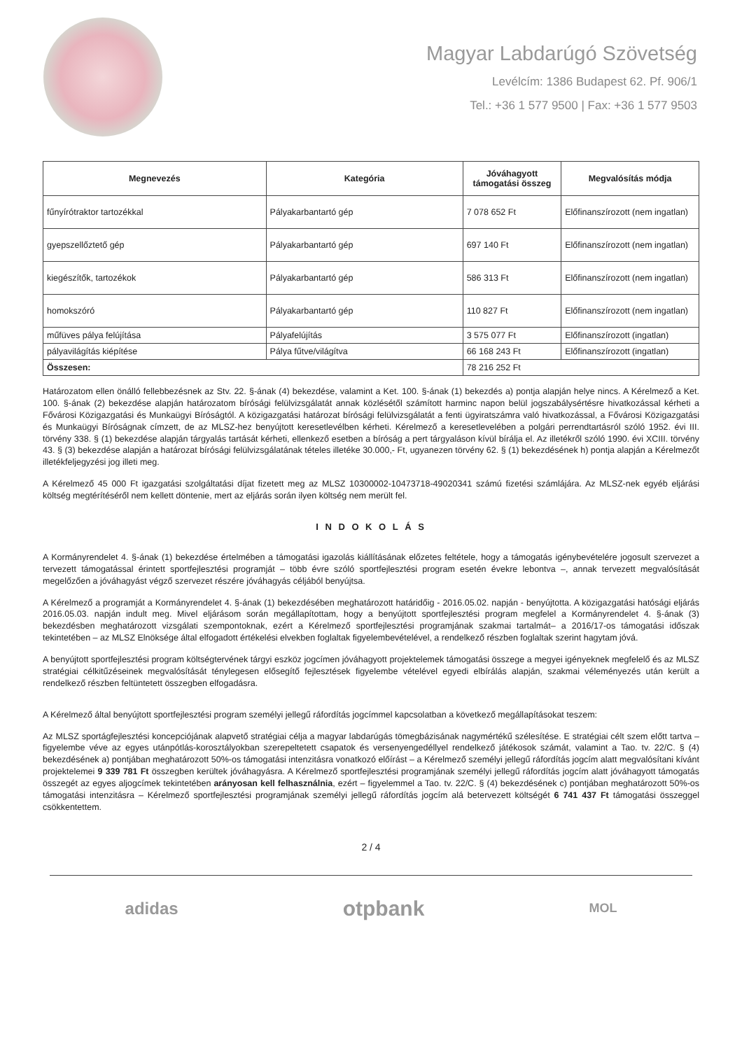Magyar Labdarúgó Szövetség
Levélcím: 1386 Budapest 62. Pf. 906/1
Tel.: +36 1 577 9500 | Fax: +36 1 577 9503
| Megnevezés | Kategória | Jóváhagyott támogatási összeg | Megvalósítás módja |
| --- | --- | --- | --- |
| fűnyírótraktor tartozékkal | Pályakarbantartó gép | 7 078 652 Ft | Előfinanszírozott (nem ingatlan) |
| gyepszellőztető gép | Pályakarbantartó gép | 697 140 Ft | Előfinanszírozott (nem ingatlan) |
| kiegészítők, tartozékok | Pályakarbantartó gép | 586 313 Ft | Előfinanszírozott (nem ingatlan) |
| homokszóró | Pályakarbantartó gép | 110 827 Ft | Előfinanszírozott (nem ingatlan) |
| műfüves pálya felújítása | Pályafelújítás | 3 575 077 Ft | Előfinanszírozott (ingatlan) |
| pályavilágítás kiépítése | Pálya fűtve/világítva | 66 168 243 Ft | Előfinanszírozott (ingatlan) |
| Összesen: | | 78 216 252 Ft | |
Határozatom ellen önálló fellebbezésnek az Stv. 22. §-ának (4) bekezdése, valamint a Ket. 100. §-ának (1) bekezdés a) pontja alapján helye nincs. A Kérelmező a Ket. 100. §-ának (2) bekezdése alapján határozatom bírósági felülvizsgálatát annak közlésétől számított harminc napon belül jogszabálysértésre hivatkozással kérheti a Fővárosi Közigazgatási és Munkaügyi Bíróságtól. A közigazgatási határozat bírósági felülvizsgálatát a fenti ügyiratszámra való hivatkozással, a Fővárosi Közigazgatási és Munkaügyi Bíróságnak címzett, de az MLSZ-hez benyújtott keresetlevélben kérheti. Kérelmező a keresetlevelében a polgári perrendtartásról szóló 1952. évi III. törvény 338. § (1) bekezdése alapján tárgyalás tartását kérheti, ellenkező esetben a bíróság a pert tárgyaláson kívül bírálja el. Az illetékről szóló 1990. évi XCIII. törvény 43. § (3) bekezdése alapján a határozat bírósági felülvizsgálatának tételes illetéke 30.000,- Ft, ugyanezen törvény 62. § (1) bekezdésének h) pontja alapján a Kérelmezőt illetékfeljegyzési jog illeti meg.
A Kérelmező 45 000 Ft igazgatási szolgáltatási díjat fizetett meg az MLSZ 10300002-10473718-49020341 számú fizetési számlájára. Az MLSZ-nek egyéb eljárási költség megtérítéséről nem kellett döntenie, mert az eljárás során ilyen költség nem merült fel.
I N D O K O L Á S
A Kormányrendelet 4. §-ának (1) bekezdése értelmében a támogatási igazolás kiállításának előzetes feltétele, hogy a támogatás igénybevételére jogosult szervezet a tervezett támogatással érintett sportfejlesztési programját – több évre szóló sportfejlesztési program esetén évekre lebontva –, annak tervezett megvalósítását megelőzően a jóváhagyást végző szervezet részére jóváhagyás céljából benyújtsa.
A Kérelmező a programját a Kormányrendelet 4. §-ának (1) bekezdésében meghatározott határidőig - 2016.05.02. napján - benyújtotta. A közigazgatási hatósági eljárás 2016.05.03. napján indult meg. Mivel eljárásom során megállapítottam, hogy a benyújtott sportfejlesztési program megfelel a Kormányrendelet 4. §-ának (3) bekezdésben meghatározott vizsgálati szempontoknak, ezért a Kérelmező sportfejlesztési programjának szakmai tartalmát– a 2016/17-os támogatási időszak tekintetében – az MLSZ Elnöksége által elfogadott értékelési elvekben foglaltak figyelembevételével, a rendelkező részben foglaltak szerint hagytam jóvá.
A benyújtott sportfejlesztési program költségtervének tárgyi eszköz jogcímen jóváhagyott projektelemek támogatási összege a megyei igényeknek megfelelő és az MLSZ stratégiai célkitűzéseinek megvalósítását ténylegesen elősegítő fejlesztések figyelembe vételével egyedi elbírálás alapján, szakmai véleményezés után került a rendelkező részben feltüntetett összegben elfogadásra.
A Kérelmező által benyújtott sportfejlesztési program személyi jellegű ráfordítás jogcímmel kapcsolatban a következő megállapításokat teszem:
Az MLSZ sportágfejlesztési koncepciójának alapvető stratégiai célja a magyar labdarúgás tömegbázisának nagymértékű szélesítése. E stratégiai célt szem előtt tartva – figyelembe véve az egyes utánpótlás-korosztályokban szerepeltetett csapatok és versenyengedéllyel rendelkező játékosok számát, valamint a Tao. tv. 22/C. § (4) bekezdésének a) pontjában meghatározott 50%-os támogatási intenzitásra vonatkozó előírást – a Kérelmező személyi jellegű ráfordítás jogcím alatt megvalósítani kívánt projektelemei 9 339 781 Ft összegben kerültek jóváhagyásra. A Kérelmező sportfejlesztési programjának személyi jellegű ráfordítás jogcím alatt jóváhagyott támogatás összegét az egyes aljogcímek tekintetében arányosan kell felhasználnia, ezért – figyelemmel a Tao. tv. 22/C. § (4) bekezdésének c) pontjában meghatározott 50%-os támogatási intenzitásra – Kérelmező sportfejlesztési programjának személyi jellegű ráfordítás jogcím alá betervezett költségét 6 741 437 Ft támogatási összeggel csökkentettem.
2 / 4
adidas otpbank MOL